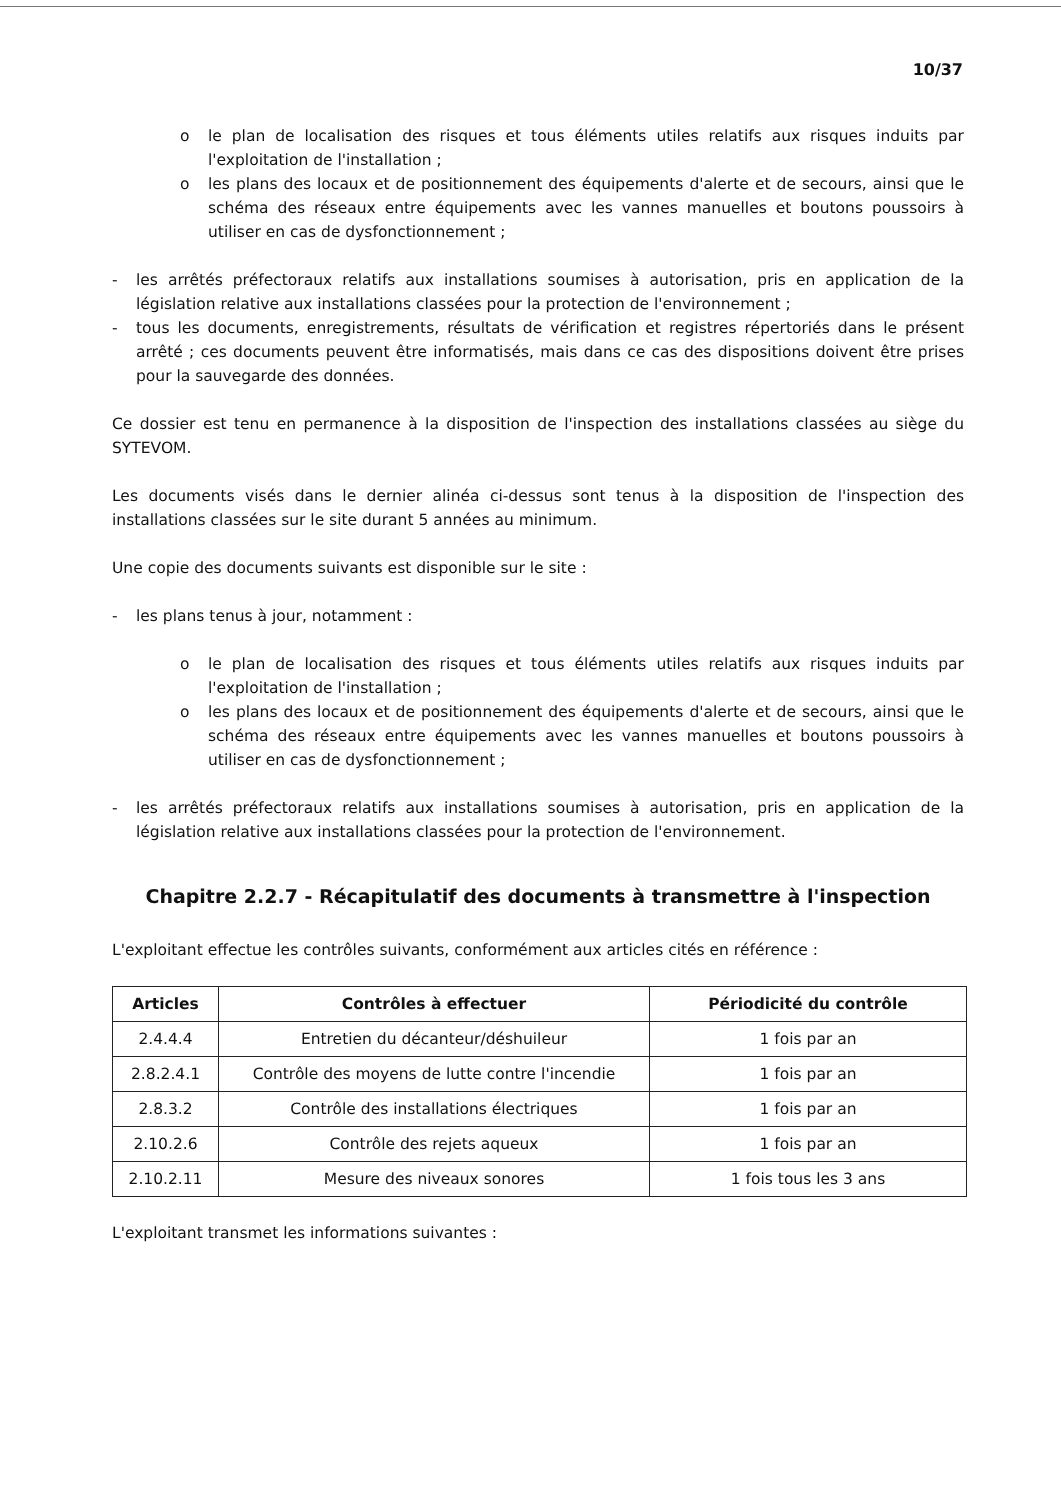10/37
o le plan de localisation des risques et tous éléments utiles relatifs aux risques induits par l'exploitation de l'installation ;
o les plans des locaux et de positionnement des équipements d'alerte et de secours, ainsi que le schéma des réseaux entre équipements avec les vannes manuelles et boutons poussoirs à utiliser en cas de dysfonctionnement ;
- les arrêtés préfectoraux relatifs aux installations soumises à autorisation, pris en application de la législation relative aux installations classées pour la protection de l'environnement ;
- tous les documents, enregistrements, résultats de vérification et registres répertoriés dans le présent arrêté ; ces documents peuvent être informatisés, mais dans ce cas des dispositions doivent être prises pour la sauvegarde des données.
Ce dossier est tenu en permanence à la disposition de l'inspection des installations classées au siège du SYTEVOM.
Les documents visés dans le dernier alinéa ci-dessus sont tenus à la disposition de l'inspection des installations classées sur le site durant 5 années au minimum.
Une copie des documents suivants est disponible sur le site :
- les plans tenus à jour, notamment :
o le plan de localisation des risques et tous éléments utiles relatifs aux risques induits par l'exploitation de l'installation ;
o les plans des locaux et de positionnement des équipements d'alerte et de secours, ainsi que le schéma des réseaux entre équipements avec les vannes manuelles et boutons poussoirs à utiliser en cas de dysfonctionnement ;
- les arrêtés préfectoraux relatifs aux installations soumises à autorisation, pris en application de la législation relative aux installations classées pour la protection de l'environnement.
Chapitre 2.2.7 - Récapitulatif des documents à transmettre à l'inspection
L'exploitant effectue les contrôles suivants, conformément aux articles cités en référence :
| Articles | Contrôles à effectuer | Périodicité du contrôle |
| --- | --- | --- |
| 2.4.4.4 | Entretien du décanteur/déshuileur | 1 fois par an |
| 2.8.2.4.1 | Contrôle des moyens de lutte contre l'incendie | 1 fois par an |
| 2.8.3.2 | Contrôle des installations électriques | 1 fois par an |
| 2.10.2.6 | Contrôle des rejets aqueux | 1 fois par an |
| 2.10.2.11 | Mesure des niveaux sonores | 1 fois tous les 3 ans |
L'exploitant transmet les informations suivantes :